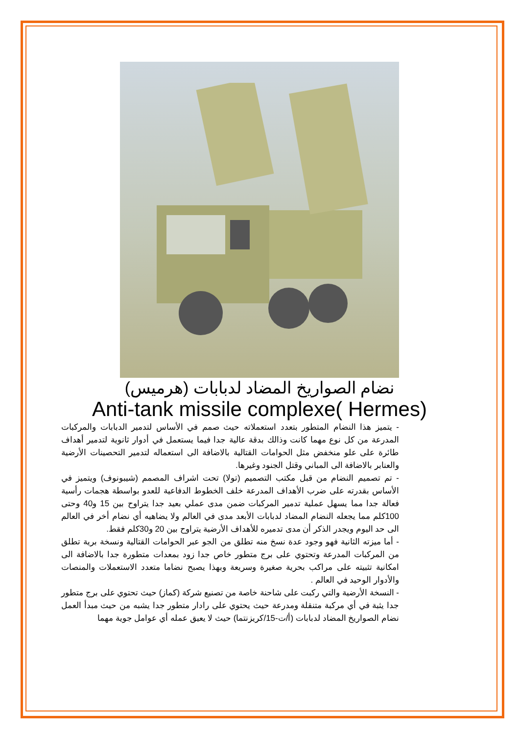نضام الصواريخ المضاد لدبابات (هرميس)
Anti-tank missile complexe( Hermes)
- يتميز هذا النضام المتطور بتعدد استعملاته حيث صمم في الأساس لتدمير الدبابات والمركبات المدرعة من كل نوع مهما كانت وذالك بدقة عالية جدا فيما يستعمل في أدوار ثانوية لتدمير أهداف طائرة على علو منخفض مثل الحوامات القتالية بالاضافة الى استعماله لتدمير التحصينات الأرضية والعنابر بالاضافة الى المباني وقتل الجنود وغيرها.
- تم تصميم النضام من قبل مكتب التصميم (تولا) تحت اشراف المصمم (شيبونوف) ويتميز في الأساس بقدرته على ضرب الأهداف المدرعة خلف الخطوط الدفاعية للعدو بواسطة هجمات رأسية فعالة جدا مما يسهل عملية تدمير المركبات ضمن مدى عملي بعيد جدا يتراوح بين 15 و40 وحتى 100كلم مما يجعله النضام المضاد لدبابات الأبعد مدى في العالم ولا يضاهيه أي نضام أخر في العالم الى حد اليوم ويجدر الذكر أن مدى تدميره للأهداف الأرضية يتراوح بين 20 و30كلم فقط.
- أما ميزته الثانية فهو وجود عدة نسخ منه تطلق من الجو عبر الحوامات القتالية ونسخة برية تطلق من المركبات المدرعة وتحتوي على برج متطور خاص جدا زود بمعدات متطورة جدا بالاضافة الى امكانية تثبيته على مراكب بحرية صغيرة وسريعة وبهذا يصبح نضاما متعدد الاستعملات والمنصات والأدوار الوحيد في العالم .
- النسخة الأرضية والتي ركبت على شاحنة خاصة من تصنيع شركة (كماز) حيث تحتوي على برج متطور جدا يثبة في أي مركبة متنقلة ومدرعة حيث يحتوي على رادار متطور جدا يشبه من حيث مبدأ العمل نضام الصواريخ المضاد لدبابات (أ/ت-15/كريزنتما) حيث لا يعيق عمله أي عوامل جوية مهما